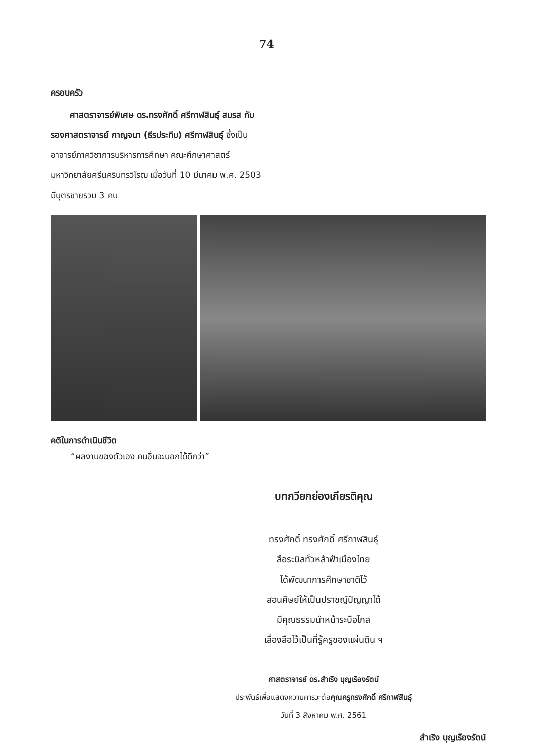74
ครอบครัว
ศาสตราจารย์พิเศษ ดร.ทรงศักดิ์ ศรีกาฬสินธุ์ สมรส กับ รองศาสตราจารย์ กาญจนา (ธีรประทีบ) ศรีกาฬสินธุ์ ซึ่งเป็นอาจารย์ภาควิชาการบริหารการศึกษา คณะศึกษาศาสตร์ มหาวิทยาลัยศรีนครินทรวิโรฒ เมื่อวันที่ 10 มีนาคม พ.ศ. 2503 มีบุตรชายรวม 3 คน
คติในการดำเนินชีวิต
“ผลงานของตัวเอง คนอื่นจะบอกได้ดีกว่า”
บทกวียกย่องเกียรติคุณ
ทรงศักดิ์ ทรงศักดิ์ ศรีกาฬสินธุ์
ลือระบิลทั่วหล้าฟ้าเมืองไทย
ได้พัฒนาการศึกษาชาติไว้
สอนศิษย์ให้เป็นปราชญ์ปัญญาได้
มีคุณธรรมนำหน้าระบือไกล
เลื่องลือไว้เป็นที่รู้ครูของแผ่นดิน ฯ
ศาสตราจารย์ ดร.สำเริง บุญเรืองรัตน์
ประพันธ์เพื่อแสดงความคารวะต่อคุณครูทรงศักดิ์ ศรีกาฬสินธุ์
วันที่ 3 สิงหาคม พ.ศ. 2561
สำเริง บุญเรืองรัตน์